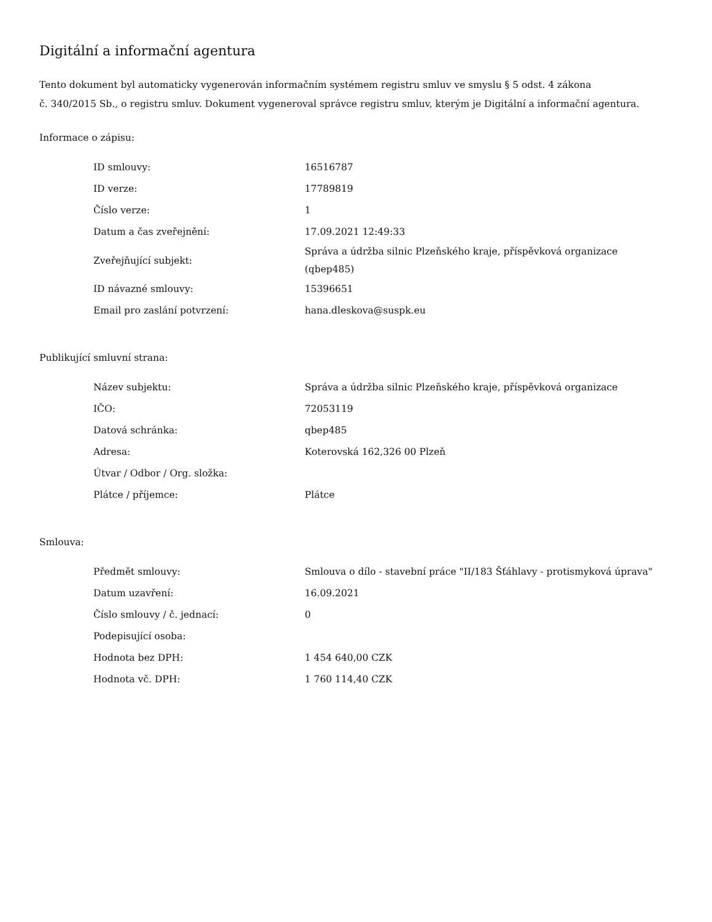Digitální a informační agentura
Tento dokument byl automaticky vygenerován informačním systémem registru smluv ve smyslu § 5 odst. 4 zákona
č. 340/2015 Sb., o registru smluv. Dokument vygeneroval správce registru smluv, kterým je Digitální a informační agentura.
Informace o zápisu:
| ID smlouvy: | 16516787 |
| ID verze: | 17789819 |
| Číslo verze: | 1 |
| Datum a čas zveřejnění: | 17.09.2021 12:49:33 |
| Zveřejňující subjekt: | Správa a údržba silnic Plzeňského kraje, příspěvková organizace (qbep485) |
| ID návazné smlouvy: | 15396651 |
| Email pro zaslání potvrzení: | hana.dleskova@suspk.eu |
Publikující smluvní strana:
| Název subjektu: | Správa a údržba silnic Plzeňského kraje, příspěvková organizace |
| IČO: | 72053119 |
| Datová schránka: | qbep485 |
| Adresa: | Koterovská 162,326 00 Plzeň |
| Útvar / Odbor / Org. složka: | |
| Plátce / příjemce: | Plátce |
Smlouva:
| Předmět smlouvy: | Smlouva o dílo - stavební práce "II/183 Šťáhlavy - protismyková úprava" |
| Datum uzavření: | 16.09.2021 |
| Číslo smlouvy / č. jednací: | 0 |
| Podepisující osoba: | |
| Hodnota bez DPH: | 1 454 640,00 CZK |
| Hodnota vč. DPH: | 1 760 114,40 CZK |